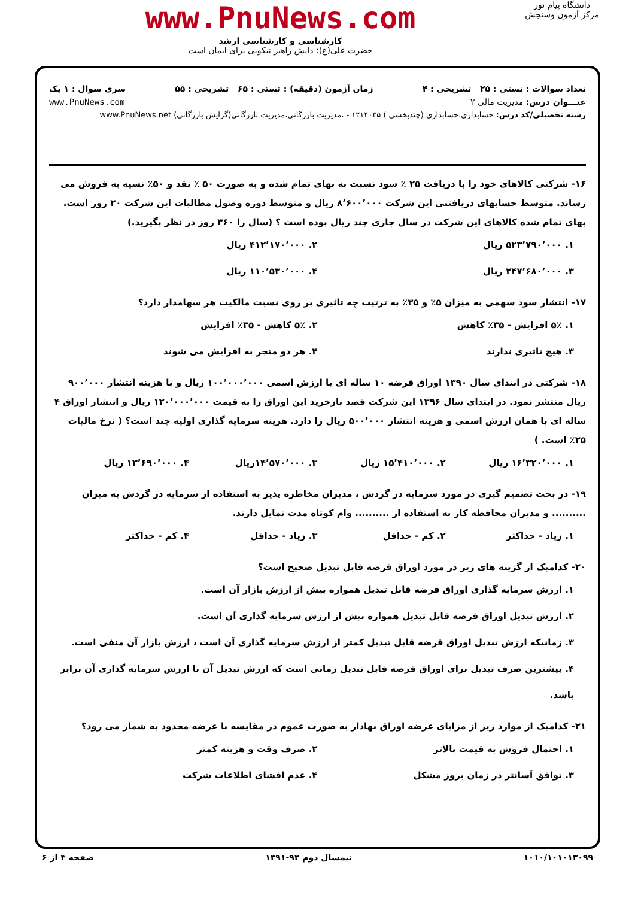دانشگاه پیام نور
مرکز آزمون وسنجش
www.PnuNews.com
کارشناسی و کارشناسی ارشد
حضرت علی(ع): دانش راهبر نیکویی برای ایمان است
تعداد سوالات : تستی : ۲۵ تشریحی : ۴ زمان آزمون (دقیقه) : تستی : ۶۵ تشریحی : ۵۵ سری سوال : ۱ یک
عنـــوان درس: مدیریت مالی ۲ www.PnuNews.com
رشته تحصیلی/کد درس: حسابداری،حسابداری (چندبخشی ) ۱۲۱۴۰۳۵ - ،مدیریت بازرگانی،مدیریت بازرگانی(گرایش بازرگانی) www.PnuNews.net
۱۶- شرکتی کالاهای خود را با دریافت ۲۵ ٪ سود نسبت به بهای تمام شده و به صورت ۵۰ ٪ نقد و ۵۰٪ نسیه به فروش می رساند. متوسط حسابهای دریافتنی این شرکت ۸٬۶۰۰٬۰۰۰ ریال و متوسط دوره وصول مطالبات این شرکت ۲۰ روز است. بهای تمام شده کالاهای این شرکت در سال جاری چند ریال بوده است ؟ (سال را ۳۶۰ روز در نظر بگیرید.)
۱. ۵۲۳٬۷۹۰٬۰۰۰ ریال ۲. ۴۱۲٬۱۷۰٬۰۰۰ ریال ۳. ۲۴۷٬۶۸۰٬۰۰۰ ریال ۴. ۱۱۰٬۵۳۰٬۰۰۰ ریال
۱۷- انتشار سود سهمی به میزان ۵٪ و ۳۵٪ به ترتیب چه تاثیری بر روی نسبت مالکیت هر سهامدار دارد؟
۱. ۵٪ افزایش - ۳۵٪ کاهش ۲. ۵٪ کاهش - ۳۵٪ افزایش ۳. هیچ تاثیری ندارند ۴. هر دو منجر به افزایش می شوند
۱۸- شرکتی در ابتدای سال ۱۳۹۰ اوراق قرضه ۱۰ ساله ای با ارزش اسمی ۱۰۰٬۰۰۰٬۰۰۰ ریال و با هزینه انتشار ۹۰۰٬۰۰۰ ریال منتشر نمود. در ابتدای سال ۱۳۹۶ این شرکت قصد بازخرید این اوراق را به قیمت ۱۲۰٬۰۰۰٬۰۰۰ ریال و انتشار اوراق ۴ ساله ای با همان ارزش اسمی و هزینه انتشار ۵۰۰٬۰۰۰ ریال را دارد. هزینه سرمایه گذاری اولیه چند است؟ ( نرخ مالیات ۲۵٪ است. )
۱. ۱۶٬۳۲۰٬۰۰۰ ریال ۲. ۱۵٬۴۱۰٬۰۰۰ ریال ۳. ۱۴٬۵۷۰٬۰۰۰ریال ۴. ۱۳٬۶۹۰٬۰۰۰ ریال
۱۹- در بحث تصمیم گیری در مورد سرمایه در گردش ، مدیران مخاطره پذیر به استفاده از سرمایه در گردش به میزان .......... و مدیران محافظه کار به استفاده از .......... وام کوتاه مدت تمایل دارند.
۱. زیاد - حداکثر ۲. کم - حداقل ۳. زیاد - حداقل ۴. کم - حداکثر
۲۰- کدامیک از گزینه های زیر در مورد اوراق قرضه قابل تبدیل صحیح است؟
۱. ارزش سرمایه گذاری اوراق قرضه قابل تبدیل همواره بیش از ارزش بازار آن است.
۲. ارزش تبدیل اوراق قرضه قابل تبدیل همواره بیش از ارزش سرمایه گذاری آن است.
۳. زمانیکه ارزش تبدیل اوراق قرضه قابل تبدیل کمتر از ارزش سرمایه گذاری آن است ، ارزش بازار آن منفی است.
۴. بیشترین صرف تبدیل برای اوراق قرضه قابل تبدیل زمانی است که ارزش تبدیل آن با ارزش سرمایه گذاری آن برابر باشد.
۲۱- کدامیک از موارد زیر از مزایای عرضه اوراق بهادار به صورت عموم در مقایسه با عرضه محدود به شمار می رود؟
۱. احتمال فروش به قیمت بالاتر ۲. صرف وقت و هزینه کمتر ۳. توافق آسانتر در زمان بروز مشکل ۴. عدم افشای اطلاعات شرکت
۱۰۱۰/۱۰۱۰۱۳۰۹۹ نیمسال دوم ۹۲-۱۳۹۱ صفحه ۴ از ۶